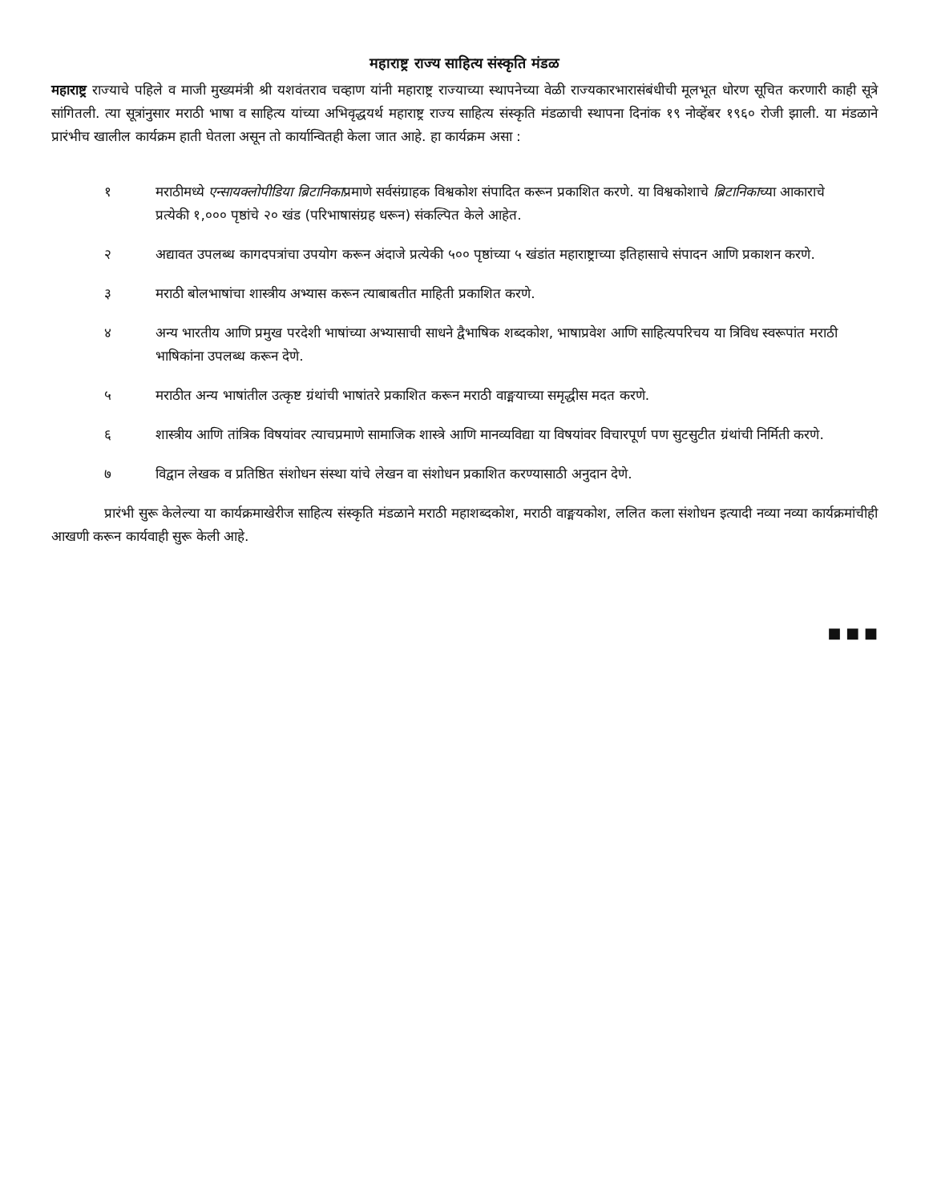महाराष्ट्र राज्य साहित्य संस्कृति मंडळ
महाराष्ट्र राज्याचे पहिले व माजी मुख्यमंत्री श्री यशवंतराव चव्हाण यांनी महाराष्ट्र राज्याच्या स्थापनेच्या वेळी राज्यकारभारासंबंधीची मूलभूत धोरण सूचित करणारी काही सूत्रे सांगितली. त्या सूत्रांनुसार मराठी भाषा व साहित्य यांच्या अभिवृद्धयर्थ महाराष्ट्र राज्य साहित्य संस्कृति मंडळाची स्थापना दिनांक १९ नोव्हेंबर १९६० रोजी झाली. या मंडळाने प्रारंभीच खालील कार्यक्रम हाती घेतला असून तो कार्यान्वितही केला जात आहे. हा कार्यक्रम असा :
१ मराठीमध्ये एन्सायक्लोपीडिया ब्रिटानिकाप्रमाणे सर्वसंग्राहक विश्वकोश संपादित करून प्रकाशित करणे. या विश्वकोशाचे ब्रिटानिकाच्या आकाराचे प्रत्येकी १,००० पृष्ठांचे २० खंड (परिभाषासंग्रह धरून) संकल्पित केले आहेत.
२ अद्यावत उपलब्ध कागदपत्रांचा उपयोग करून अंदाजे प्रत्येकी ५०० पृष्ठांच्या ५ खंडांत महाराष्ट्राच्या इतिहासाचे संपादन आणि प्रकाशन करणे.
३ मराठी बोलभाषांचा शास्त्रीय अभ्यास करून त्याबाबतीत माहिती प्रकाशित करणे.
४ अन्य भारतीय आणि प्रमुख परदेशी भाषांच्या अभ्यासाची साधने द्वैभाषिक शब्दकोश, भाषाप्रवेश आणि साहित्यपरिचय या त्रिविध स्वरूपांत मराठी भाषिकांना उपलब्ध करून देणे.
५ मराठीत अन्य भाषांतील उत्कृष्ट ग्रंथांची भाषांतरे प्रकाशित करून मराठी वाङ्मयाच्या समृद्धीस मदत करणे.
६ शास्त्रीय आणि तांत्रिक विषयांवर त्याचप्रमाणे सामाजिक शास्त्रे आणि मानव्यविद्या या विषयांवर विचारपूर्ण पण सुटसुटीत ग्रंथांची निर्मिती करणे.
७ विद्वान लेखक व प्रतिष्ठित संशोधन संस्था यांचे लेखन वा संशोधन प्रकाशित करण्यासाठी अनुदान देणे.
प्रारंभी सुरू केलेल्या या कार्यक्रमाखेरीज साहित्य संस्कृति मंडळाने मराठी महाशब्दकोश, मराठी वाङ्मयकोश, ललित कला संशोधन इत्यादी नव्या नव्या कार्यक्रमांचीही आखणी करून कार्यवाही सुरू केली आहे.
■ ■ ■